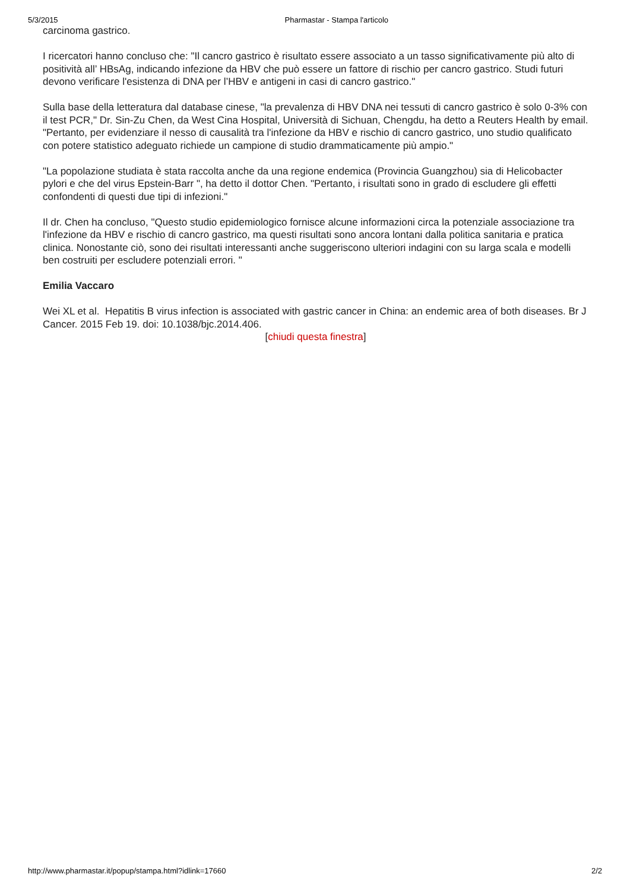5/3/2015 Pharmastar - Stampa l'articolo
carcinoma gastrico.
I ricercatori hanno concluso che: "Il cancro gastrico è risultato essere associato a un tasso significativamente più alto di positività all’ HBsAg, indicando infezione da HBV che può essere un fattore di rischio per cancro gastrico. Studi futuri devono verificare l'esistenza di DNA per l’HBV e antigeni in casi di cancro gastrico."
Sulla base della letteratura dal database cinese, "la prevalenza di HBV DNA nei tessuti di cancro gastrico è solo 0-3% con il test PCR," Dr. Sin-Zu Chen, da West Cina Hospital, Università di Sichuan, Chengdu, ha detto a Reuters Health by email. "Pertanto, per evidenziare il nesso di causalità tra l'infezione da HBV e rischio di cancro gastrico, uno studio qualificato con potere statistico adeguato richiede un campione di studio drammaticamente più ampio."
"La popolazione studiata è stata raccolta anche da una regione endemica (Provincia Guangzhou) sia di Helicobacter pylori e che del virus Epstein-Barr ", ha detto il dottor Chen. "Pertanto, i risultati sono in grado di escludere gli effetti confondenti di questi due tipi di infezioni."
Il dr. Chen ha concluso, "Questo studio epidemiologico fornisce alcune informazioni circa la potenziale associazione tra l'infezione da HBV e rischio di cancro gastrico, ma questi risultati sono ancora lontani dalla politica sanitaria e pratica clinica. Nonostante ciò, sono dei risultati interessanti anche suggeriscono ulteriori indagini con su larga scala e modelli ben costruiti per escludere potenziali errori. "
Emilia Vaccaro
Wei XL et al. Hepatitis B virus infection is associated with gastric cancer in China: an endemic area of both diseases. Br J Cancer. 2015 Feb 19. doi: 10.1038/bjc.2014.406.
[chiudi questa finestra]
http://www.pharmastar.it/popup/stampa.html?idlink=17660 2/2